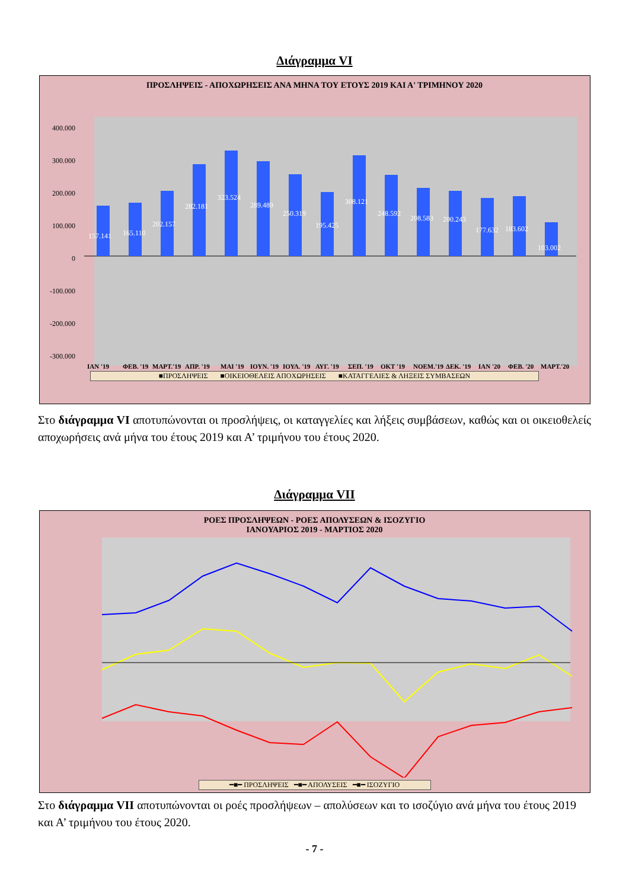Διάγραμμα VI
ΠΡΟΣΛΗΨΕΙΣ - ΑΠΟΧΩΡΗΣΕΙΣ ΑΝΑ ΜΗΝΑ ΤΟΥ ΕΤΟΥΣ 2019 ΚΑΙ Α' ΤΡΙΜΗΝΟΥ 2020
400.000
300.000
200.000
100.000
0
-100.000
-200.000
-300.000
157.141
165.110
202.157
282.181
323.524
289.489
250.319
195.425
308.121
248.592
208.583
200.243
177.632
183.602
103.002
ΙΑΝ '19
ΦΕΒ. '19
ΜΑΡΤ.'19
ΑΠΡ. '19
ΜΑΙ '19
ΙΟΥΝ. '19
ΙΟΥΛ. '19
ΑΥΓ. '19
ΣΕΠ. '19
ΟΚΤ '19
ΝΟΕΜ.'19
ΔΕΚ. '19
ΙΑΝ '20
ΦΕΒ. '20
ΜΑΡΤ.'20
-72.418 -56.747 -67.860 -78.282 -100.248 -93.144 -102.446 -91.936 -125.254 -96.084 -73.527 -72.242 -79.496 -63.684 -67.861 -107.061 -80.523 -90.924 -93.004 -117.992 -164.938 -162.564 -100.378 -180.216 -278.226 -165.615 -131.667 -115.454 -95.081 -77.044
■ΠΡΟΣΛΗΨΕΙΣ ■ΟΙΚΕΙΟΘΕΛΕΙΣ ΑΠΟΧΩΡΗΣΕΙΣ ■ΚΑΤΑΓΓΕΛΙΕΣ & ΛΗΞΕΙΣ ΣΥΜΒΑΣΕΩΝ
Στο διάγραμμα VI αποτυπώνονται οι προσλήψεις, οι καταγγελίες και λήξεις συμβάσεων, καθώς και οι οικειοθελείς αποχωρήσεις ανά μήνα του έτους 2019 και Α’ τριμήνου του έτους 2020.
Διάγραμμα VII
ΡΟΕΣ ΠΡΟΣΛΗΨΕΩΝ - ΡΟΕΣ ΑΠΟΛΥΣΕΩΝ & ΙΣΟΖΥΓΙΟ
ΙΑΝΟΥΑΡΙΟΣ 2019 - ΜΑΡΤΙΟΣ 2020
400000 300000 200000 100000 0 -100000 -200000 -300000 -400000 -500000 ΙΑΝΟΥΑΡΙΟΣ'19 ΦΕΒΡΟΥΑΡΙΟΣ'19 ΜΑΡΤΙΟΣ'19 ΑΠΡΙΛΙΟΣ'19 ΜΑΙΟΣ'19 ΙΟΥΝΙΟΣ'19 ΙΟΥΛΙΟΣ'19 ΑΥΓΟΥΣΤΟΣ'19 ΣΕΠΤΕΜΒΡΙΟΣ'19 ΟΚΤΩΒΡΙΟΣ'19 ΝΟΕΜΒΡΙΟΣ'19 ΔΕΚΕΜΒΡΙΟΣ'19 ΙΑΝΟΥΑΡΙΟΣ'20 ΦΕΒΡΟΥΑΡΙΟΣ'20 ΜΑΡΤΙΟΣ'20
━■━ ΠΡΟΣΛΗΨΕΙΣ ━■━ ΑΠΟΛΥΣΕΙΣ ━■━ ΙΣΟΖΥΓΙΟ
Στο διάγραμμα VII αποτυπώνονται οι ροές προσλήψεων – απολύσεων και το ισοζύγιο ανά μήνα του έτους 2019 και Α’ τριμήνου του έτους 2020.
- 7 -